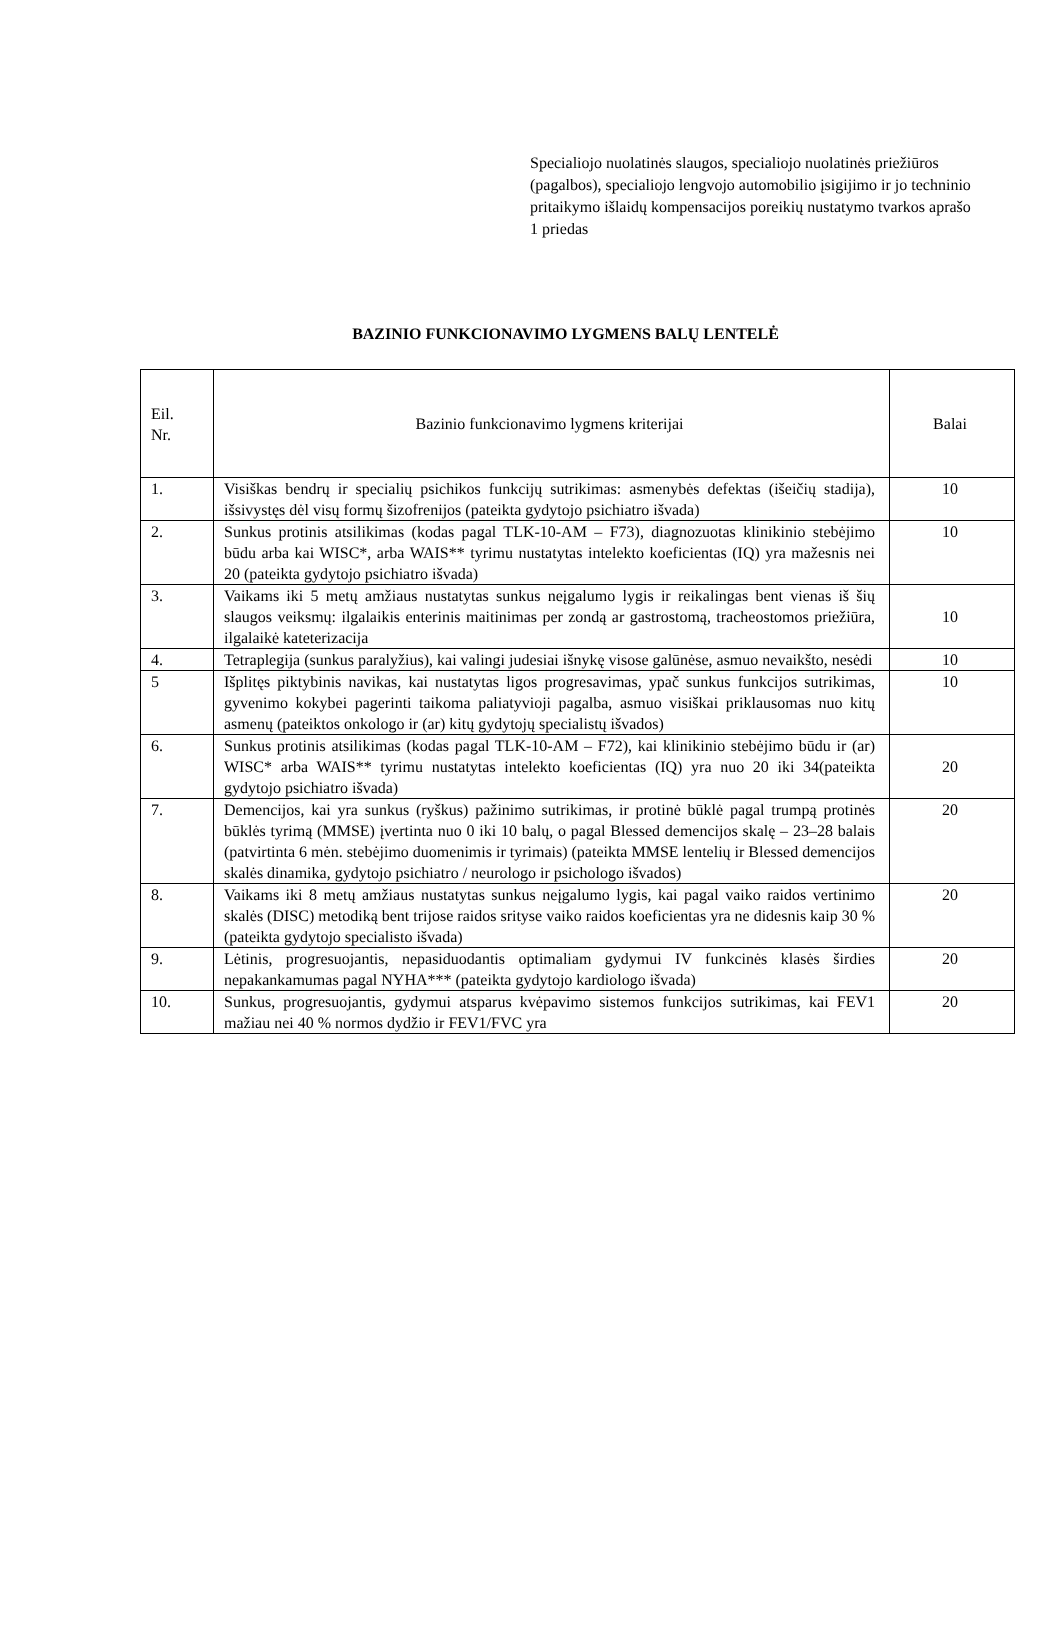Specialiojo nuolatinės slaugos, specialiojo nuolatinės priežiūros (pagalbos), specialiojo lengvojo automobilio įsigijimo ir jo techninio pritaikymo išlaidų kompensacijos poreikių nustatymo tvarkos aprašo
1 priedas
BAZINIO FUNKCIONAVIMO LYGMENS BALŲ LENTELĖ
| Eil. Nr. | Bazinio funkcionavimo lygmens kriterijai | Balai |
| --- | --- | --- |
| 1. | Visiškas bendrų ir specialių psichikos funkcijų sutrikimas: asmenybės defektas (išeičių stadija), išsivystęs dėl visų formų šizofrenijos (pateikta gydytojo psichiatro išvada) | 10 |
| 2. | Sunkus protinis atsilikimas (kodas pagal TLK-10-AM – F73), diagnozuotas klinikinio stebėjimo būdu arba kai WISC*, arba WAIS** tyrimu nustatytas intelekto koeficientas (IQ) yra mažesnis nei 20 (pateikta gydytojo psichiatro išvada) | 10 |
| 3. | Vaikams iki 5 metų amžiaus nustatytas sunkus neįgalumo lygis ir reikalingas bent vienas iš šių slaugos veiksmų: ilgalaikis enterinis maitinimas per zondą ar gastrostomą, tracheostomos priežiūra, ilgalaikė kateterizacija | 10 |
| 4. | Tetraplegija (sunkus paralyžius), kai valingi judesiai išnykę visose galūnėse, asmuo nevaikšto, nesėdi | 10 |
| 5 | Išplitęs piktybinis navikas, kai nustatytas ligos progresavimas, ypač sunkus funkcijos sutrikimas, gyvenimo kokybei pagerinti taikoma paliatyvioji pagalba, asmuo visiškai priklausomas nuo kitų asmenų (pateiktos onkologo ir (ar) kitų gydytojų specialistų išvados) | 10 |
| 6. | Sunkus protinis atsilikimas (kodas pagal TLK-10-AM – F72), kai klinikinio stebėjimo būdu ir (ar) WISC* arba WAIS** tyrimu nustatytas intelekto koeficientas (IQ) yra nuo 20 iki 34(pateikta gydytojo psichiatro išvada) | 20 |
| 7. | Demencijos, kai yra sunkus (ryškus) pažinimo sutrikimas, ir protinė būklė pagal trumpą protinės būklės tyrimą (MMSE) įvertinta nuo 0 iki 10 balų, o pagal Blessed demencijos skalę – 23–28 balais (patvirtinta 6 mėn. stebėjimo duomenimis ir tyrimais) (pateikta MMSE lentelių ir Blessed demencijos skalės dinamika, gydytojo psichiatro / neurologo ir psichologo išvados) | 20 |
| 8. | Vaikams iki 8 metų amžiaus nustatytas sunkus neįgalumo lygis, kai pagal vaiko raidos vertinimo skalės (DISC) metodiką bent trijose raidos srityse vaiko raidos koeficientas yra ne didesnis kaip 30 % (pateikta gydytojo specialisto išvada) | 20 |
| 9. | Lėtinis, progresuojantis, nepasiduodantis optimaliam gydymui IV funkcinės klasės širdies nepakankamumas pagal NYHA*** (pateikta gydytojo kardiologo išvada) | 20 |
| 10. | Sunkus, progresuojantis, gydymui atsparus kvėpavimo sistemos funkcijos sutrikimas, kai FEV1 mažiau nei 40 % normos dydžio ir FEV1/FVC yra | 20 |